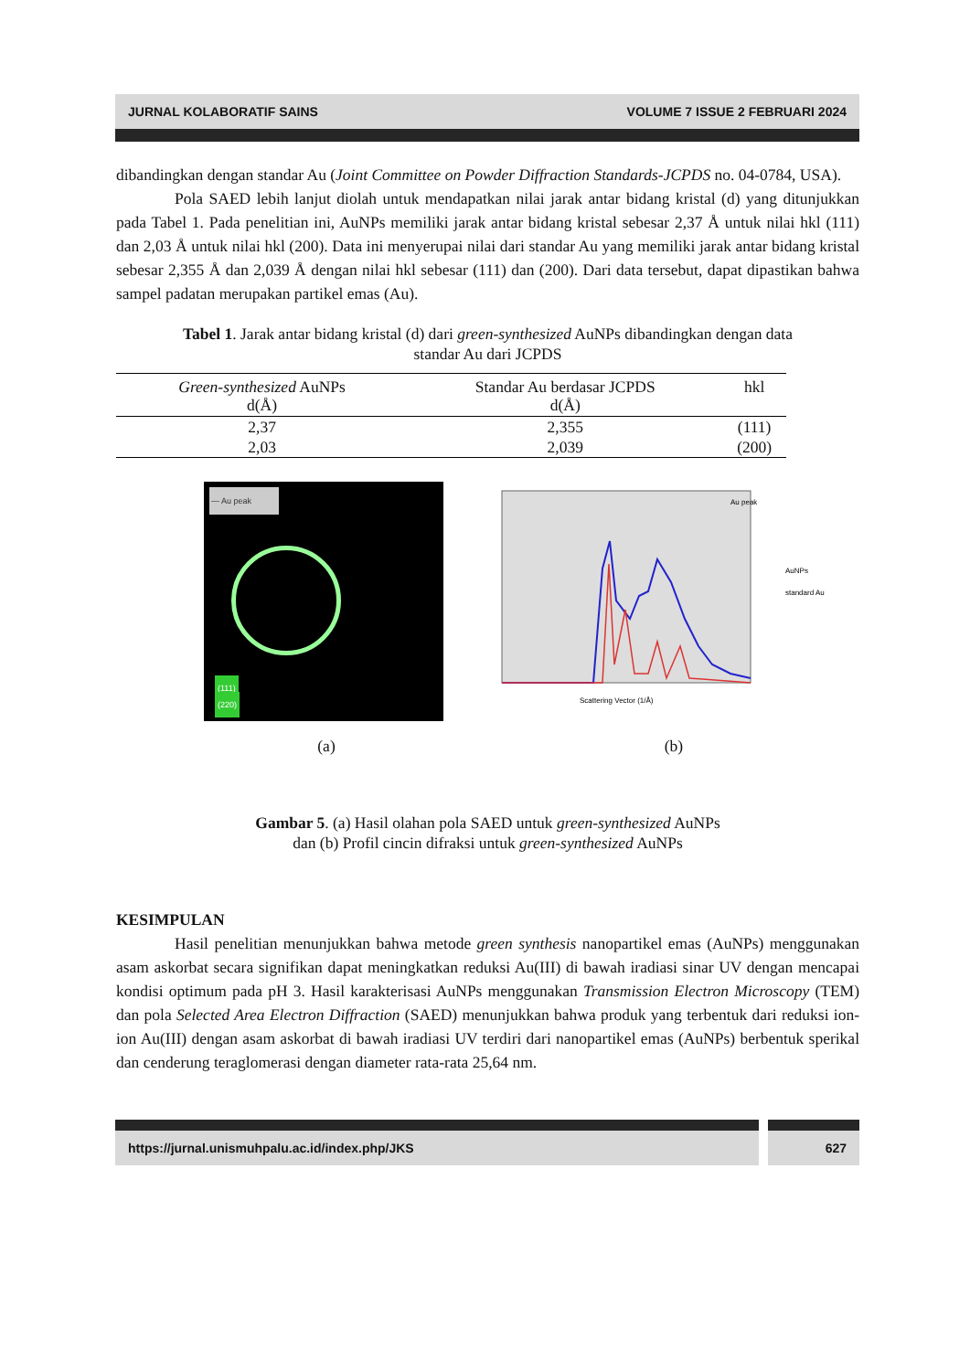JURNAL KOLABORATIF SAINS VOLUME 7 ISSUE 2 FEBRUARI 2024
dibandingkan dengan standar Au (Joint Committee on Powder Diffraction Standards-JCPDS no. 04-0784, USA).
Pola SAED lebih lanjut diolah untuk mendapatkan nilai jarak antar bidang kristal (d) yang ditunjukkan pada Tabel 1. Pada penelitian ini, AuNPs memiliki jarak antar bidang kristal sebesar 2,37 Å untuk nilai hkl (111) dan 2,03 Å untuk nilai hkl (200). Data ini menyerupai nilai dari standar Au yang memiliki jarak antar bidang kristal sebesar 2,355 Å dan 2,039 Å dengan nilai hkl sebesar (111) dan (200). Dari data tersebut, dapat dipastikan bahwa sampel padatan merupakan partikel emas (Au).
Tabel 1. Jarak antar bidang kristal (d) dari green-synthesized AuNPs dibandingkan dengan data
standar Au dari JCPDS
| Green-synthesized AuNPs d(Å) | Standar Au berdasar JCPDS d(Å) | hkl |
| --- | --- | --- |
| 2,37 | 2,355 | (111) |
| 2,03 | 2,039 | (200) |
— Au peak
(111)
(220)
Scattering Vector (1/Å)
AuNPs
standard Au
Au peak
(a) (b)
Gambar 5. (a) Hasil olahan pola SAED untuk green-synthesized AuNPs
dan (b) Profil cincin difraksi untuk green-synthesized AuNPs
KESIMPULAN
Hasil penelitian menunjukkan bahwa metode green synthesis nanopartikel emas (AuNPs) menggunakan asam askorbat secara signifikan dapat meningkatkan reduksi Au(III) di bawah iradiasi sinar UV dengan mencapai kondisi optimum pada pH 3. Hasil karakterisasi AuNPs menggunakan Transmission Electron Microscopy (TEM) dan pola Selected Area Electron Diffraction (SAED) menunjukkan bahwa produk yang terbentuk dari reduksi ion-ion Au(III) dengan asam askorbat di bawah iradiasi UV terdiri dari nanopartikel emas (AuNPs) berbentuk sperikal dan cenderung teraglomerasi dengan diameter rata-rata 25,64 nm.
https://jurnal.unismuhpalu.ac.id/index.php/JKS 627